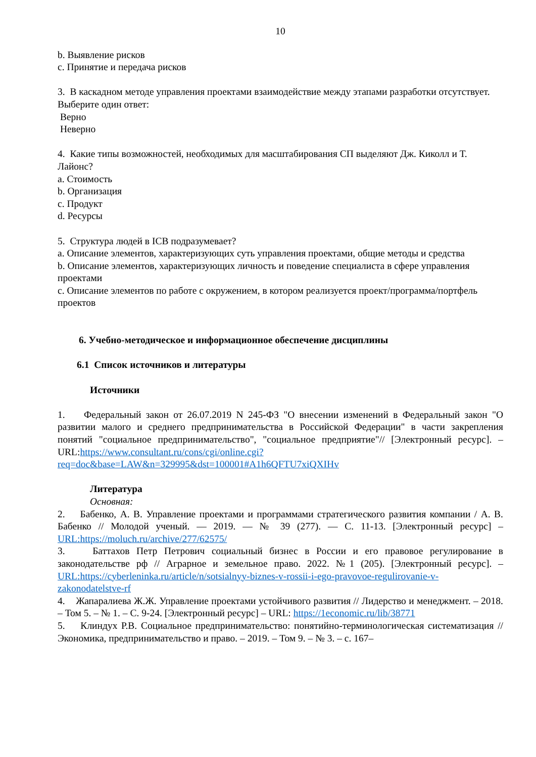10
b. Выявление рисков
c. Принятие и передача рисков
3. В каскадном методе управления проектами взаимодействие между этапами разработки отсутствует.
Выберите один ответ:
Верно
Неверно
4. Какие типы возможностей, необходимых для масштабирования СП выделяют Дж. Киколл и Т. Лайонс?
a. Стоимость
b. Организация
c. Продукт
d. Ресурсы
5. Структура людей в ICB подразумевает?
a. Описание элементов, характеризующих суть управления проектами, общие методы и средства
b. Описание элементов, характеризующих личность и поведение специалиста в сфере управления проектами
c. Описание элементов по работе с окружением, в котором реализуется проект/программа/портфель проектов
6. Учебно-методическое и информационное обеспечение дисциплины
6.1 Список источников и литературы
Источники
1. Федеральный закон от 26.07.2019 N 245-ФЗ "О внесении изменений в Федеральный закон "О развитии малого и среднего предпринимательства в Российской Федерации" в части закрепления понятий "социальное предпринимательство", "социальное предприятие"// [Электронный ресурс]. – URL:https://www.consultant.ru/cons/cgi/online.cgi?req=doc&base=LAW&n=329995&dst=100001#A1h6QFTU7xiQXIHv
Литература
Основная:
2. Бабенко, А. В. Управление проектами и программами стратегического развития компании / А. В. Бабенко // Молодой ученый. — 2019. — № 39 (277). — С. 11-13. [Электронный ресурс] – URL:https://moluch.ru/archive/277/62575/
3. Баттахов Петр Петрович социальный бизнес в России и его правовое регулирование в законодательстве рф // Аграрное и земельное право. 2022. №1 (205). [Электронный ресурс]. – URL:https://cyberleninka.ru/article/n/sotsialnyy-biznes-v-rossii-i-ego-pravovoe-regulirovanie-v-zakonodatelstve-rf
4. Жапаралиева Ж.Ж. Управление проектами устойчивого развития // Лидерство и менеджмент. – 2018. – Том 5. – № 1. – С. 9-24. [Электронный ресурс] – URL: https://1economic.ru/lib/38771
5. Клиндух Р.В. Социальное предпринимательство: понятийно-терминологическая систематизация // Экономика, предпринимательство и право. – 2019. – Том 9. – № 3. – с. 167–